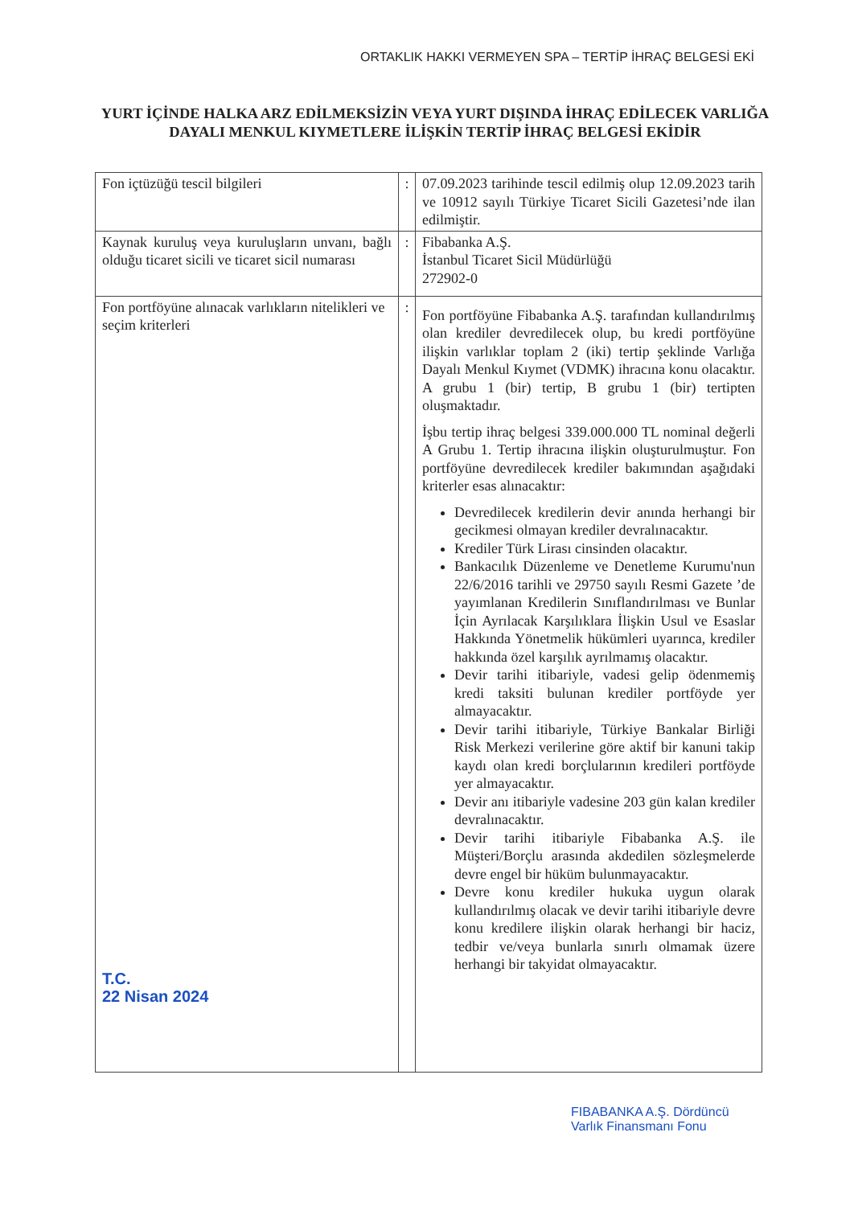ORTAKLIK HAKKI VERMEYEN SPA – TERTİP İHRAÇ BELGESİ EKİ
YURT İÇİNDE HALKA ARZ EDİLMEKSİZİN VEYA YURT DIŞINDA İHRAÇ EDİLECEK VARLIĞA DAYALI MENKUL KIYMETLERE İLİŞKİN TERTİP İHRAÇ BELGESİ EKİDİR
| Fon içtüzüğü tescil bilgileri | : | 07.09.2023 tarihinde tescil edilmiş olup 12.09.2023 tarih ve 10912 sayılı Türkiye Ticaret Sicili Gazetesi’nde ilan edilmiştir. |
| Kaynak kuruluş veya kuruluşların unvanı, bağlı olduğu ticaret sicili ve ticaret sicil numarası | : | Fibabanka A.Ş. İstanbul Ticaret Sicil Müdürlüğü 272902-0 |
| Fon portföyüne alınacak varlıkların nitelikleri ve seçim kriterleri T.C. 22 Nisan 2024 | : | Fon portföyüne Fibabanka A.Ş. tarafından kullandırılmış olan krediler devredilecek olup, bu kredi portföyüne ilişkin varlıklar toplam 2 (iki) tertip şeklinde Varlığa Dayalı Menkul Kıymet (VDMK) ihracına konu olacaktır. A grubu 1 (bir) tertip, B grubu 1 (bir) tertipten oluşmaktadır. İşbu tertip ihraç belgesi 339.000.000 TL nominal değerli A Grubu 1. Tertip ihracına ilişkin oluşturulmuştur. Fon portföyüne devredilecek krediler bakımından aşağıdaki kriterler esas alınacaktır: Devredilecek kredilerin devir anında herhangi bir gecikmesi olmayan krediler devralınacaktır. Krediler Türk Lirası cinsinden olacaktır. Bankacılık Düzenleme ve Denetleme Kurumu'nun 22/6/2016 tarihli ve 29750 sayılı Resmi Gazete ’de yayımlanan Kredilerin Sınıflandırılması ve Bunlar İçin Ayrılacak Karşılıklara İlişkin Usul ve Esaslar Hakkında Yönetmelik hükümleri uyarınca, krediler hakkında özel karşılık ayrılmamış olacaktır. Devir tarihi itibariyle, vadesi gelip ödenmemiş kredi taksiti bulunan krediler portföyde yer almayacaktır. Devir tarihi itibariyle, Türkiye Bankalar Birliği Risk Merkezi verilerine göre aktif bir kanuni takip kaydı olan kredi borçlularının kredileri portföyde yer almayacaktır. Devir anı itibariyle vadesine 203 gün kalan krediler devralınacaktır. Devir tarihi itibariyle Fibabanka A.Ş. ile Müşteri/Borçlu arasında akdedilen sözleşmelerde devre engel bir hüküm bulunmayacaktır. Devre konu krediler hukuka uygun olarak kullandırılmış olacak ve devir tarihi itibariyle devre konu kredilere ilişkin olarak herhangi bir haciz, tedbir ve/veya bunlarla sınırlı olmamak üzere herhangi bir takyidat olmayacaktır. |
FIBABANKA A.Ş. Dördüncü
Varlık Finansmanı Fonu